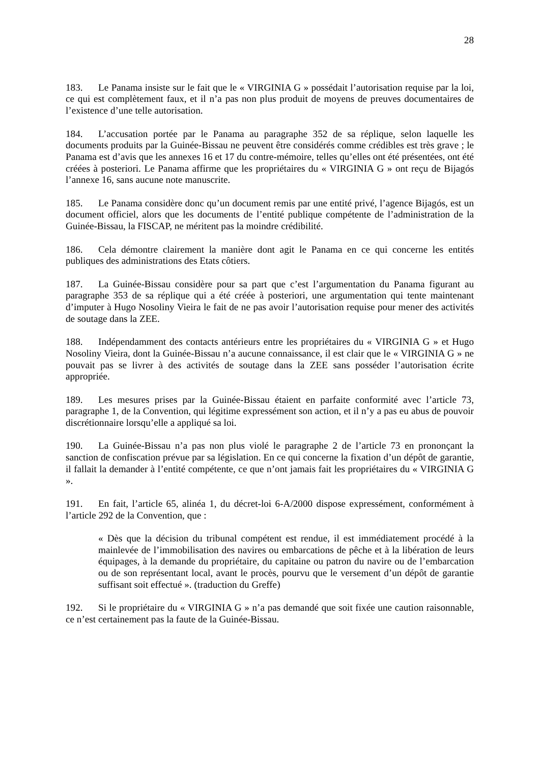28
183. Le Panama insiste sur le fait que le « VIRGINIA G » possédait l’autorisation requise par la loi, ce qui est complètement faux, et il n’a pas non plus produit de moyens de preuves documentaires de l’existence d’une telle autorisation.
184. L’accusation portée par le Panama au paragraphe 352 de sa réplique, selon laquelle les documents produits par la Guinée-Bissau ne peuvent être considérés comme crédibles est très grave ; le Panama est d’avis que les annexes 16 et 17 du contre-mémoire, telles qu’elles ont été présentées, ont été créées à posteriori. Le Panama affirme que les propriétaires du « VIRGINIA G » ont reçu de Bijagós l’annexe 16, sans aucune note manuscrite.
185. Le Panama considère donc qu’un document remis par une entité privé, l’agence Bijagós, est un document officiel, alors que les documents de l’entité publique compétente de l’administration de la Guinée-Bissau, la FISCAP, ne méritent pas la moindre crédibilité.
186. Cela démontre clairement la manière dont agit le Panama en ce qui concerne les entités publiques des administrations des Etats côtiers.
187. La Guinée-Bissau considère pour sa part que c’est l’argumentation du Panama figurant au paragraphe 353 de sa réplique qui a été créée à posteriori, une argumentation qui tente maintenant d’imputer à Hugo Nosoliny Vieira le fait de ne pas avoir l’autorisation requise pour mener des activités de soutage dans la ZEE.
188. Indépendamment des contacts antérieurs entre les propriétaires du « VIRGINIA G » et Hugo Nosoliny Vieira, dont la Guinée-Bissau n’a aucune connaissance, il est clair que le « VIRGINIA G » ne pouvait pas se livrer à des activités de soutage dans la ZEE sans posséder l’autorisation écrite appropriée.
189. Les mesures prises par la Guinée-Bissau étaient en parfaite conformité avec l’article 73, paragraphe 1, de la Convention, qui légitime expressément son action, et il n’y a pas eu abus de pouvoir discrétionnaire lorsqu’elle a appliqué sa loi.
190. La Guinée-Bissau n’a pas non plus violé le paragraphe 2 de l’article 73 en prononçant la sanction de confiscation prévue par sa législation. En ce qui concerne la fixation d’un dépôt de garantie, il fallait la demander à l’entité compétente, ce que n’ont jamais fait les propriétaires du « VIRGINIA G ».
191. En fait, l’article 65, alinéa 1, du décret-loi 6-A/2000 dispose expressément, conformément à l’article 292 de la Convention, que :
« Dès que la décision du tribunal compétent est rendue, il est immédiatement procédé à la mainlevée de l’immobilisation des navires ou embarcations de pêche et à la libération de leurs équipages, à la demande du propriétaire, du capitaine ou patron du navire ou de l’embarcation ou de son représentant local, avant le procès, pourvu que le versement d’un dépôt de garantie suffisant soit effectué ». (traduction du Greffe)
192. Si le propriétaire du « VIRGINIA G » n’a pas demandé que soit fixée une caution raisonnable, ce n’est certainement pas la faute de la Guinée-Bissau.